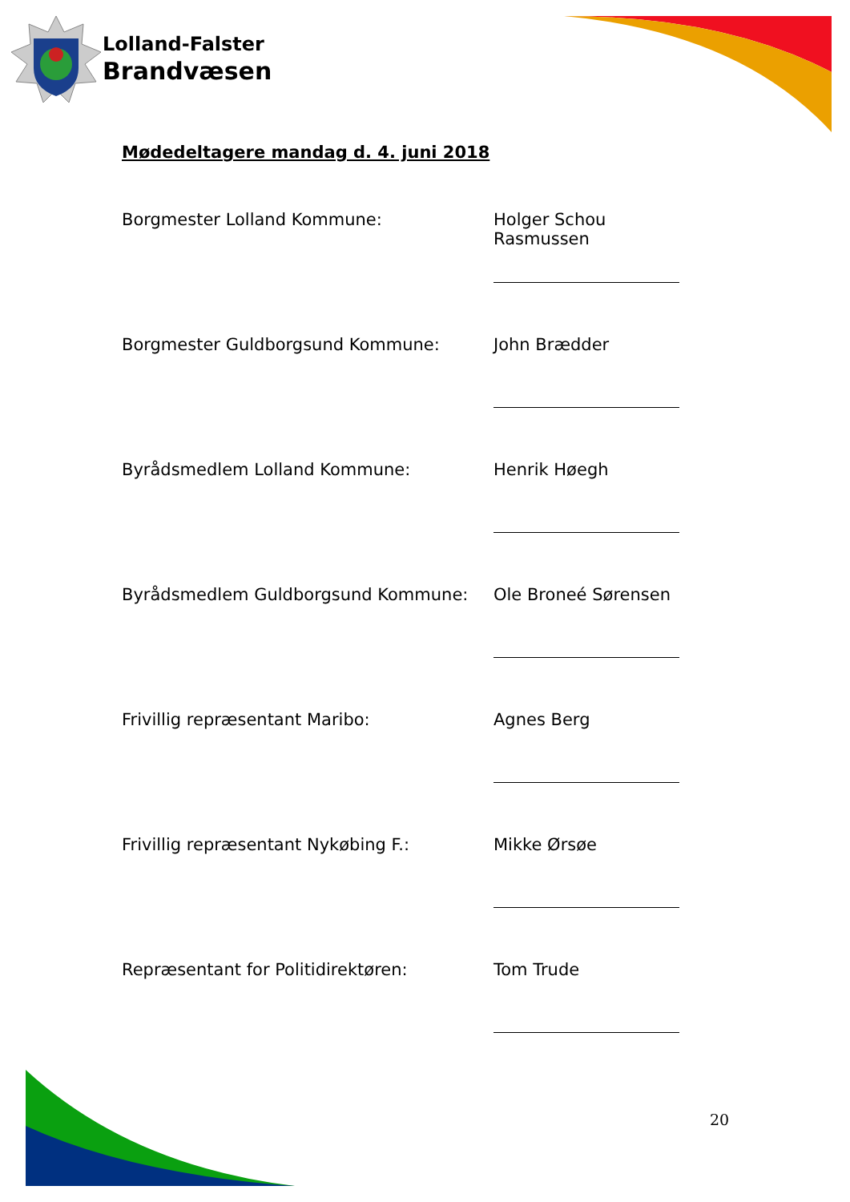Lolland-Falster
Brandvæsen
Mødedeltagere mandag d. 4. juni 2018
Borgmester Lolland Kommune: Holger Schou Rasmussen
Borgmester Guldborgsund Kommune: John Brædder
Byrådsmedlem Lolland Kommune: Henrik Høegh
Byrådsmedlem Guldborgsund Kommune: Ole Broneé Sørensen
Frivillig repræsentant Maribo: Agnes Berg
Frivillig repræsentant Nykøbing F.: Mikke Ørsøe
Repræsentant for Politidirektøren:
Tom Trude
20